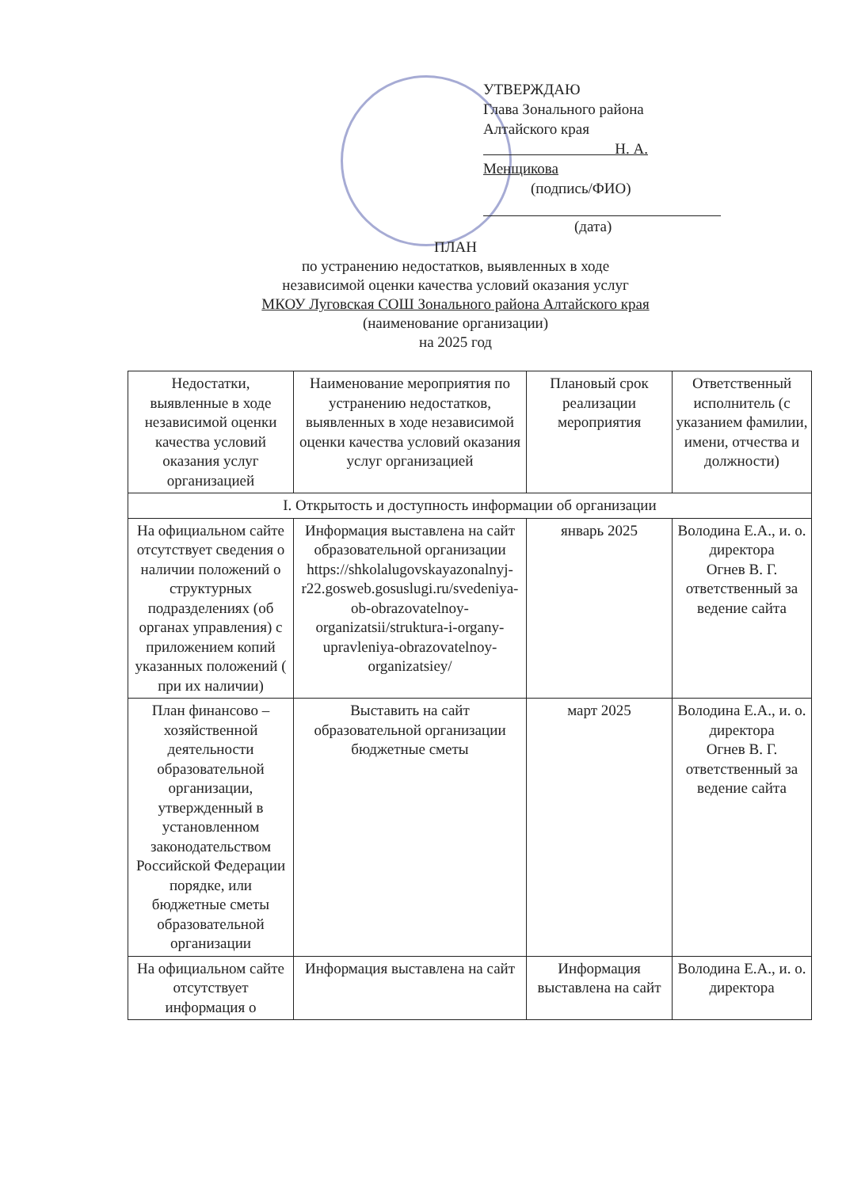УТВЕРЖДАЮ
Глава Зонального района
Алтайского края
Н. А. Менщикова
(подпись/ФИО)
(дата)
ПЛАН
по устранению недостатков, выявленных в ходе
независимой оценки качества условий оказания услуг
МКОУ Луговская СОШ Зонального района Алтайского края
(наименование организации)
на 2025 год
| Недостатки, выявленные в ходе независимой оценки качества условий оказания услуг организацией | Наименование мероприятия по устранению недостатков, выявленных в ходе независимой оценки качества условий оказания услуг организацией | Плановый срок реализации мероприятия | Ответственный исполнитель (с указанием фамилии, имени, отчества и должности) |
| --- | --- | --- | --- |
| I. Открытость и доступность информации об организации | | | |
| На официальном сайте отсутствует сведения о наличии положений о структурных подразделениях (об органах управления) с приложением копий указанных положений ( при их наличии) | Информация выставлена на сайт образовательной организации https://shkolalugovskayazonalnyj-r22.gosweb.gosuslugi.ru/svedeniya-ob-obrazovatelnoy-organizatsii/struktura-i-organy-upravleniya-obrazovatelnoy-organizatsiey/ | январь 2025 | Володина Е.А., и. о. директора Огнев В. Г. ответственный за ведение сайта |
| План финансово – хозяйственной деятельности образовательной организации, утвержденный в установленном законодательством Российской Федерации порядке, или бюджетные сметы образовательной организации | Выставить на сайт образовательной организации бюджетные сметы | март 2025 | Володина Е.А., и. о. директора Огнев В. Г. ответственный за ведение сайта |
| На официальном сайте отсутствует информация о | Информация выставлена на сайт | Информация выставлена на сайт | Володина Е.А., и. о. директора |